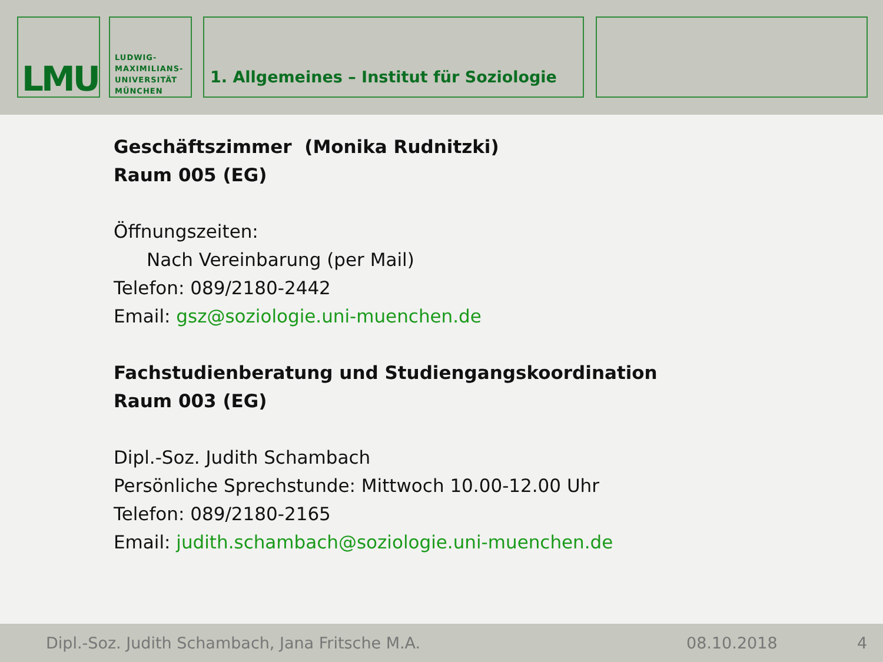LMU
LUDWIG-
MAXIMILIANS-
UNIVERSITÄT
MÜNCHEN
1. Allgemeines – Institut für Soziologie
Geschäftszimmer (Monika Rudnitzki)
Raum 005 (EG)
Öffnungszeiten:
Nach Vereinbarung (per Mail)
Telefon: 089/2180-2442
Email: gsz@soziologie.uni-muenchen.de
Fachstudienberatung und Studiengangskoordination
Raum 003 (EG)
Dipl.-Soz. Judith Schambach
Persönliche Sprechstunde: Mittwoch 10.00-12.00 Uhr
Telefon: 089/2180-2165
Email: judith.schambach@soziologie.uni-muenchen.de
Dipl.-Soz. Judith Schambach, Jana Fritsche M.A. 08.10.2018 4